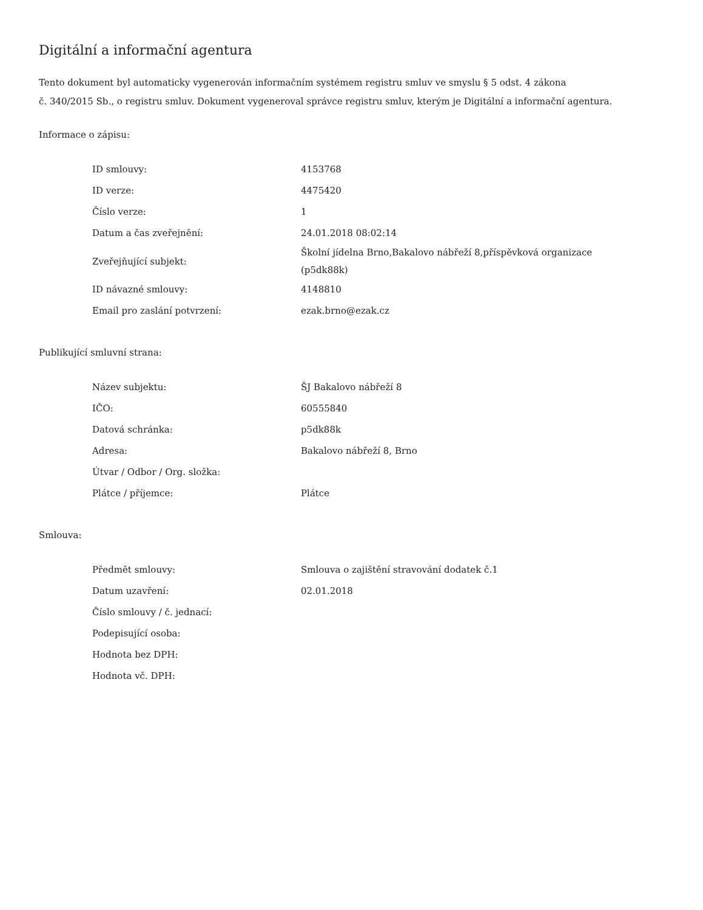Digitální a informační agentura
Tento dokument byl automaticky vygenerován informačním systémem registru smluv ve smyslu § 5 odst. 4 zákona
č. 340/2015 Sb., o registru smluv. Dokument vygeneroval správce registru smluv, kterým je Digitální a informační agentura.
Informace o zápisu:
| ID smlouvy: | 4153768 |
| ID verze: | 4475420 |
| Číslo verze: | 1 |
| Datum a čas zveřejnění: | 24.01.2018 08:02:14 |
| Zveřejňující subjekt: | Školní jídelna Brno,Bakalovo nábřeží 8,příspěvková organizace (p5dk88k) |
| ID návazné smlouvy: | 4148810 |
| Email pro zaslání potvrzení: | ezak.brno@ezak.cz |
Publikující smluvní strana:
| Název subjektu: | ŠJ Bakalovo nábřeží 8 |
| IČO: | 60555840 |
| Datová schránka: | p5dk88k |
| Adresa: | Bakalovo nábřeží 8, Brno |
| Útvar / Odbor / Org. složka: | |
| Plátce / příjemce: | Plátce |
Smlouva:
| Předmět smlouvy: | Smlouva o zajištění stravování dodatek č.1 |
| Datum uzavření: | 02.01.2018 |
| Číslo smlouvy / č. jednací: | |
| Podepisující osoba: | |
| Hodnota bez DPH: | |
| Hodnota vč. DPH: | |